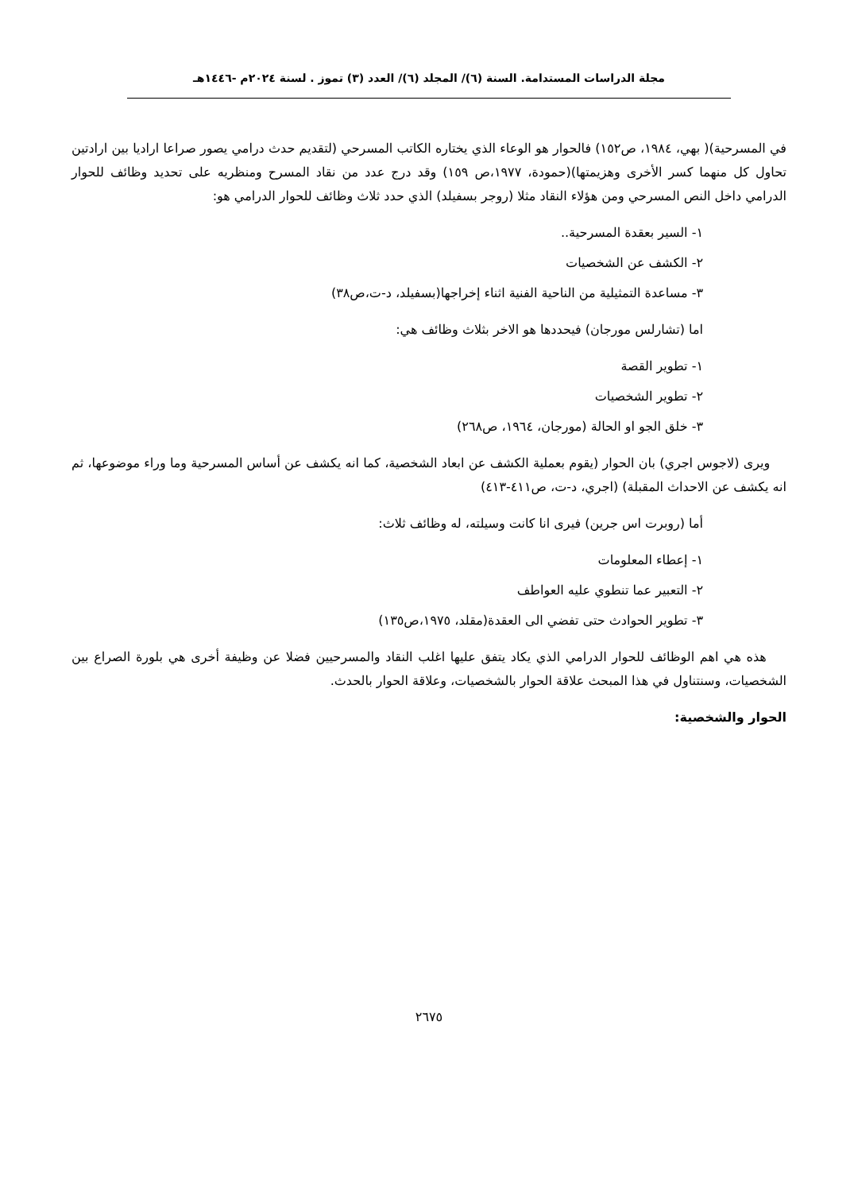مجلة الدراسات المستدامة. السنة (٦)/ المجلد (٦)/ العدد (٣) تموز . لسنة ٢٠٢٤م -١٤٤٦هـ
في المسرحية)( بهي، ١٩٨٤، ص١٥٢) فالحوار هو الوعاء الذي يختاره الكاتب المسرحي (لتقديم حدث درامي يصور صراعا اراديا بين ارادتين تحاول كل منهما كسر الأخرى وهزيمتها)(حمودة، ١٩٧٧،ص ١٥٩) وقد درج عدد من نقاد المسرح ومنظريه على تحديد وظائف للحوار الدرامي داخل النص المسرحي ومن هؤلاء النقاد مثلا (روجر بسفيلد) الذي حدد ثلاث وظائف للحوار الدرامي هو:
١- السير بعقدة المسرحية..
٢- الكشف عن الشخصيات
٣- مساعدة التمثيلية من الناحية الفنية اثناء إخراجها(بسفيلد، د-ت،ص٣٨)
اما (تشارلس مورجان) فيحددها هو الاخر بثلاث وظائف هي:
١- تطوير القصة
٢- تطوير الشخصيات
٣- خلق الجو او الحالة (مورجان، ١٩٦٤، ص٢٦٨)
ويرى (لاجوس اجري) بان الحوار (يقوم بعملية الكشف عن ابعاد الشخصية، كما انه يكشف عن أساس المسرحية وما وراء موضوعها، ثم انه يكشف عن الاحداث المقبلة) (اجري، د-ت، ص٤١١-٤١٣)
أما (روبرت اس جرين) فيرى انا كانت وسيلته، له وظائف ثلاث:
١- إعطاء المعلومات
٢- التعبير عما تنطوي عليه العواطف
٣- تطوير الحوادث حتى تفضي الى العقدة(مقلد، ١٩٧٥،ص١٣٥)
هذه هي اهم الوظائف للحوار الدرامي الذي يكاد يتفق عليها اغلب النقاد والمسرحيين فضلا عن وظيفة أخرى هي بلورة الصراع بين الشخصيات، وسنتناول في هذا المبحث علاقة الحوار بالشخصيات، وعلاقة الحوار بالحدث.
الحوار والشخصية:
٢٦٧٥